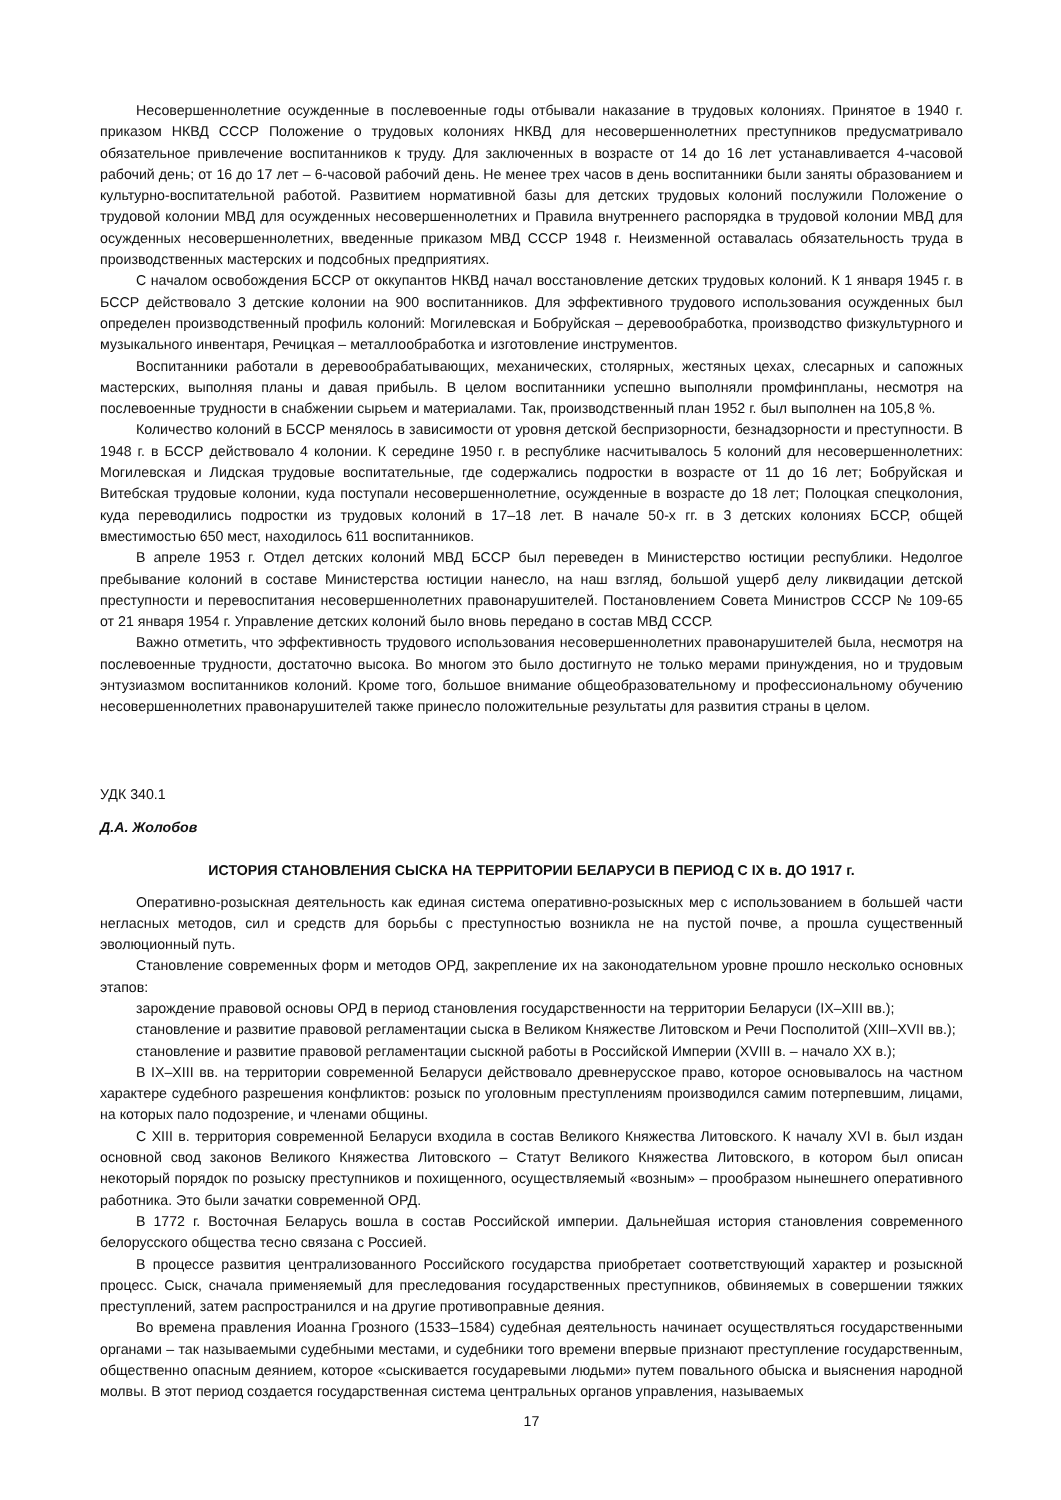Несовершеннолетние осужденные в послевоенные годы отбывали наказание в трудовых колониях. Принятое в 1940 г. приказом НКВД СССР Положение о трудовых колониях НКВД для несовершеннолетних преступников предусматривало обязательное привлечение воспитанников к труду. Для заключенных в возрасте от 14 до 16 лет устанавливается 4-часовой рабочий день; от 16 до 17 лет – 6-часовой рабочий день. Не менее трех часов в день воспитанники были заняты образованием и культурно-воспитательной работой. Развитием нормативной базы для детских трудовых колоний послужили Положение о трудовой колонии МВД для осужденных несовершеннолетних и Правила внутреннего распорядка в трудовой колонии МВД для осужденных несовершеннолетних, введенные приказом МВД СССР 1948 г. Неизменной оставалась обязательность труда в производственных мастерских и подсобных предприятиях.
С началом освобождения БССР от оккупантов НКВД начал восстановление детских трудовых колоний. К 1 января 1945 г. в БССР действовало 3 детские колонии на 900 воспитанников. Для эффективного трудового использования осужденных был определен производственный профиль колоний: Могилевская и Бобруйская – деревообработка, производство физкультурного и музыкального инвентаря, Речицкая – металлообработка и изготовление инструментов.
Воспитанники работали в деревообрабатывающих, механических, столярных, жестяных цехах, слесарных и сапожных мастерских, выполняя планы и давая прибыль. В целом воспитанники успешно выполняли промфинпланы, несмотря на послевоенные трудности в снабжении сырьем и материалами. Так, производственный план 1952 г. был выполнен на 105,8 %.
Количество колоний в БССР менялось в зависимости от уровня детской беспризорности, безнадзорности и преступности. В 1948 г. в БССР действовало 4 колонии. К середине 1950 г. в республике насчитывалось 5 колоний для несовершеннолетних: Могилевская и Лидская трудовые воспитательные, где содержались подростки в возрасте от 11 до 16 лет; Бобруйская и Витебская трудовые колонии, куда поступали несовершеннолетние, осужденные в возрасте до 18 лет; Полоцкая спецколония, куда переводились подростки из трудовых колоний в 17–18 лет. В начале 50-х гг. в 3 детских колониях БССР, общей вместимостью 650 мест, находилось 611 воспитанников.
В апреле 1953 г. Отдел детских колоний МВД БССР был переведен в Министерство юстиции республики. Недолгое пребывание колоний в составе Министерства юстиции нанесло, на наш взгляд, большой ущерб делу ликвидации детской преступности и перевоспитания несовершеннолетних правонарушителей. Постановлением Совета Министров СССР № 109-65 от 21 января 1954 г. Управление детских колоний было вновь передано в состав МВД СССР.
Важно отметить, что эффективность трудового использования несовершеннолетних правонарушителей была, несмотря на послевоенные трудности, достаточно высока. Во многом это было достигнуто не только мерами принуждения, но и трудовым энтузиазмом воспитанников колоний. Кроме того, большое внимание общеобразовательному и профессиональному обучению несовершеннолетних правонарушителей также принесло положительные результаты для развития страны в целом.
УДК 340.1
Д.А. Жолобов
ИСТОРИЯ СТАНОВЛЕНИЯ СЫСКА НА ТЕРРИТОРИИ БЕЛАРУСИ В ПЕРИОД С IX в. ДО 1917 г.
Оперативно-розыскная деятельность как единая система оперативно-розыскных мер с использованием в большей части негласных методов, сил и средств для борьбы с преступностью возникла не на пустой почве, а прошла существенный эволюционный путь.
Становление современных форм и методов ОРД, закрепление их на законодательном уровне прошло несколько основных этапов:
зарождение правовой основы ОРД в период становления государственности на территории Беларуси (IX–XIII вв.);
становление и развитие правовой регламентации сыска в Великом Княжестве Литовском и Речи Посполитой (XIII–XVII вв.);
становление и развитие правовой регламентации сыскной работы в Российской Империи (XVIII в. – начало XX в.);
В IX–XIII вв. на территории современной Беларуси действовало древнерусское право, которое основывалось на частном характере судебного разрешения конфликтов: розыск по уголовным преступлениям производился самим потерпевшим, лицами, на которых пало подозрение, и членами общины.
С XIII в. территория современной Беларуси входила в состав Великого Княжества Литовского. К началу XVI в. был издан основной свод законов Великого Княжества Литовского – Статут Великого Княжества Литовского, в котором был описан некоторый порядок по розыску преступников и похищенного, осуществляемый «возным» – прообразом нынешнего оперативного работника. Это были зачатки современной ОРД.
В 1772 г. Восточная Беларусь вошла в состав Российской империи. Дальнейшая история становления современного белорусского общества тесно связана с Россией.
В процессе развития централизованного Российского государства приобретает соответствующий характер и розыскной процесс. Сыск, сначала применяемый для преследования государственных преступников, обвиняемых в совершении тяжких преступлений, затем распространился и на другие противоправные деяния.
Во времена правления Иоанна Грозного (1533–1584) судебная деятельность начинает осуществляться государственными органами – так называемыми судебными местами, и судебники того времени впервые признают преступление государственным, общественно опасным деянием, которое «сыскивается государевыми людьми» путем повального обыска и выяснения народной молвы. В этот период создается государственная система центральных органов управления, называемых
17